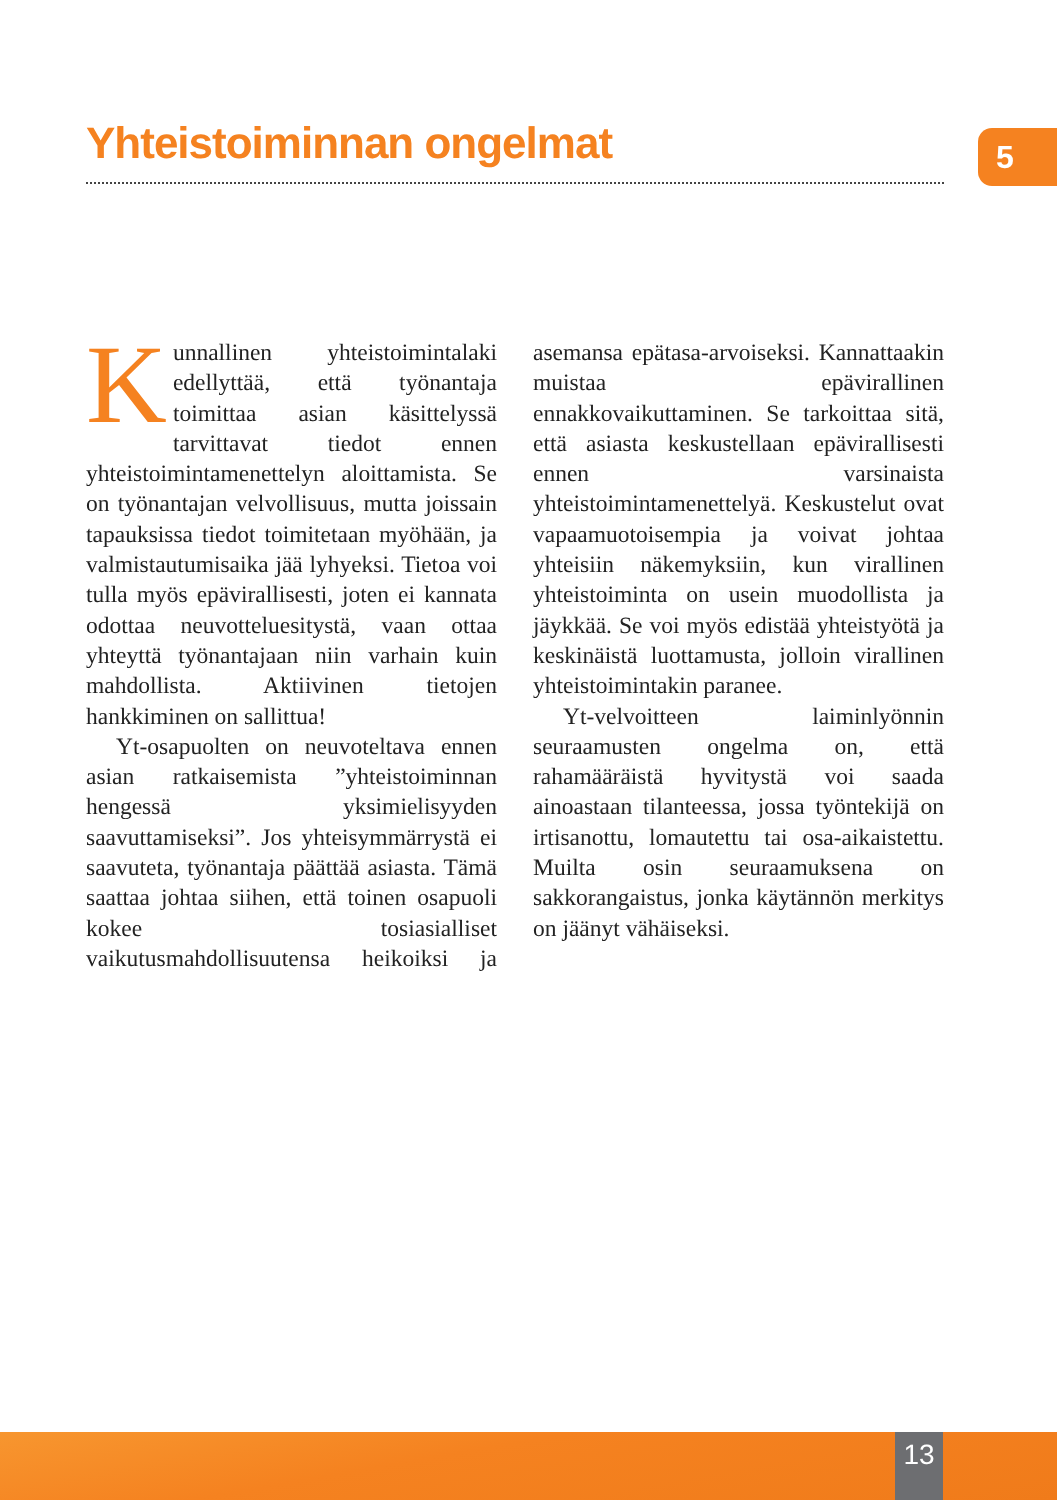Yhteistoiminnan ongelmat 5
Kunnallinen yhteistoimintalaki edellyttää, että työnantaja toimittaa asian käsittelyssä tarvittavat tiedot ennen yhteistoimintamenettelyn aloittamista. Se on työnantajan velvollisuus, mutta joissain tapauksissa tiedot toimitetaan myöhään, ja valmistautumisaika jää lyhyeksi. Tietoa voi tulla myös epävirallisesti, joten ei kannata odottaa neuvotteluesitystä, vaan ottaa yhteyttä työnantajaan niin varhain kuin mahdollista. Aktiivinen tietojen hankkiminen on sallittua!
Yt-osapuolten on neuvoteltava ennen asian ratkaisemista ”yhteistoiminnan hengessä yksimielisyyden saavuttamiseksi”. Jos yhteisymmärrystä ei saavuteta, työnantaja päättää asiasta. Tämä saattaa johtaa siihen, että toinen osapuoli kokee tosiasialliset vaikutusmahdollisuutensa heikoiksi ja asemansa epätasa-arvoiseksi. Kannattaakin muistaa epävirallinen ennakkovaikuttaminen. Se tarkoittaa sitä, että asiasta keskustellaan epävirallisesti ennen varsinaista yhteistoimintamenettelyä. Keskustelut ovat vapaamuotoisempia ja voivat johtaa yhteisiin näkemyksiin, kun virallinen yhteistoiminta on usein muodollista ja jäykkää. Se voi myös edistää yhteistyötä ja keskinäistä luottamusta, jolloin virallinen yhteistoimintakin paranee.
Yt-velvoitteen laiminlyönnin seuraamusten ongelma on, että rahamääräistä hyvitystä voi saada ainoastaan tilanteessa, jossa työntekijä on irtisanottu, lomautettu tai osa-aikaistettu. Muilta osin seuraamuksena on sakkorangaistus, jonka käytännön merkitys on jäänyt vähäiseksi.
13